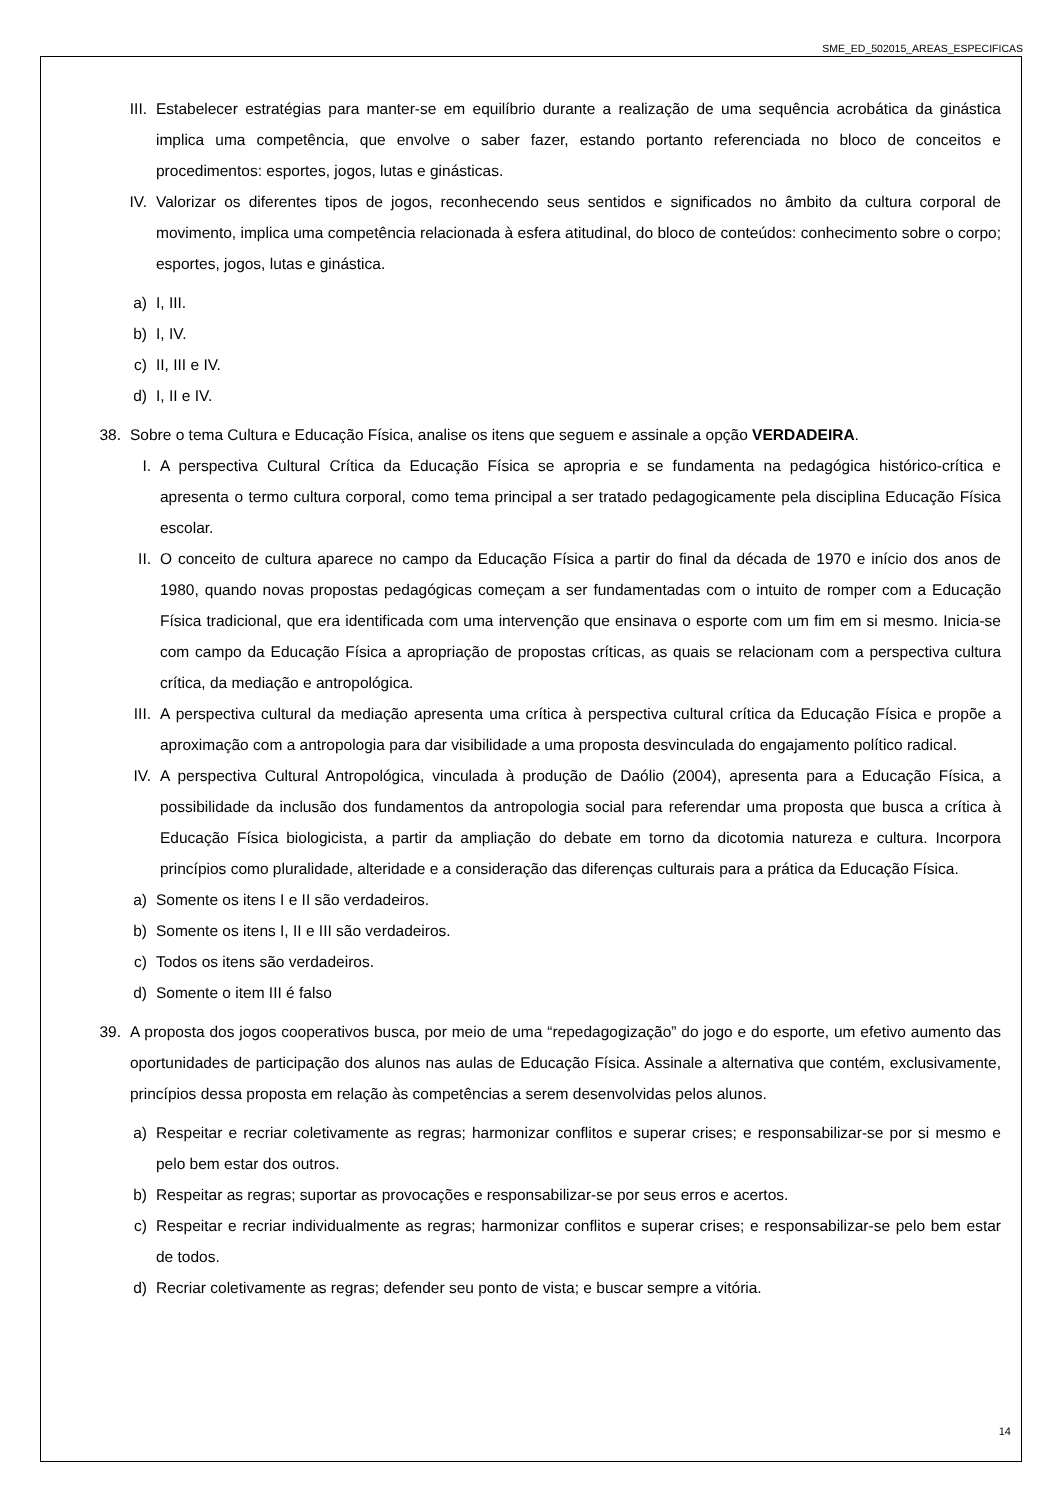SME_ED_502015_AREAS_ESPECIFICAS
III. Estabelecer estratégias para manter-se em equilíbrio durante a realização de uma sequência acrobática da ginástica implica uma competência, que envolve o saber fazer, estando portanto referenciada no bloco de conceitos e procedimentos: esportes, jogos, lutas e ginásticas.
IV. Valorizar os diferentes tipos de jogos, reconhecendo seus sentidos e significados no âmbito da cultura corporal de movimento, implica uma competência relacionada à esfera atitudinal, do bloco de conteúdos: conhecimento sobre o corpo; esportes, jogos, lutas e ginástica.
a) I, III.
b) I, IV.
c) II, III e IV.
d) I, II e IV.
38. Sobre o tema Cultura e Educação Física, analise os itens que seguem e assinale a opção VERDADEIRA.
I. A perspectiva Cultural Crítica da Educação Física se apropria e se fundamenta na pedagógica histórico-crítica e apresenta o termo cultura corporal, como tema principal a ser tratado pedagogicamente pela disciplina Educação Física escolar.
II. O conceito de cultura aparece no campo da Educação Física a partir do final da década de 1970 e início dos anos de 1980, quando novas propostas pedagógicas começam a ser fundamentadas com o intuito de romper com a Educação Física tradicional, que era identificada com uma intervenção que ensinava o esporte com um fim em si mesmo. Inicia-se com campo da Educação Física a apropriação de propostas críticas, as quais se relacionam com a perspectiva cultura crítica, da mediação e antropológica.
III. A perspectiva cultural da mediação apresenta uma crítica à perspectiva cultural crítica da Educação Física e propõe a aproximação com a antropologia para dar visibilidade a uma proposta desvinculada do engajamento político radical.
IV. A perspectiva Cultural Antropológica, vinculada à produção de Daólio (2004), apresenta para a Educação Física, a possibilidade da inclusão dos fundamentos da antropologia social para referendar uma proposta que busca a crítica à Educação Física biologicista, a partir da ampliação do debate em torno da dicotomia natureza e cultura. Incorpora princípios como pluralidade, alteridade e a consideração das diferenças culturais para a prática da Educação Física.
a) Somente os itens I e II são verdadeiros.
b) Somente os itens I, II e III são verdadeiros.
c) Todos os itens são verdadeiros.
d) Somente o item III é falso
39. A proposta dos jogos cooperativos busca, por meio de uma “repedagogização” do jogo e do esporte, um efetivo aumento das oportunidades de participação dos alunos nas aulas de Educação Física. Assinale a alternativa que contém, exclusivamente, princípios dessa proposta em relação às competências a serem desenvolvidas pelos alunos.
a) Respeitar e recriar coletivamente as regras; harmonizar conflitos e superar crises; e responsabilizar-se por si mesmo e pelo bem estar dos outros.
b) Respeitar as regras; suportar as provocações e responsabilizar-se por seus erros e acertos.
c) Respeitar e recriar individualmente as regras; harmonizar conflitos e superar crises; e responsabilizar-se pelo bem estar de todos.
d) Recriar coletivamente as regras; defender seu ponto de vista; e buscar sempre a vitória.
14